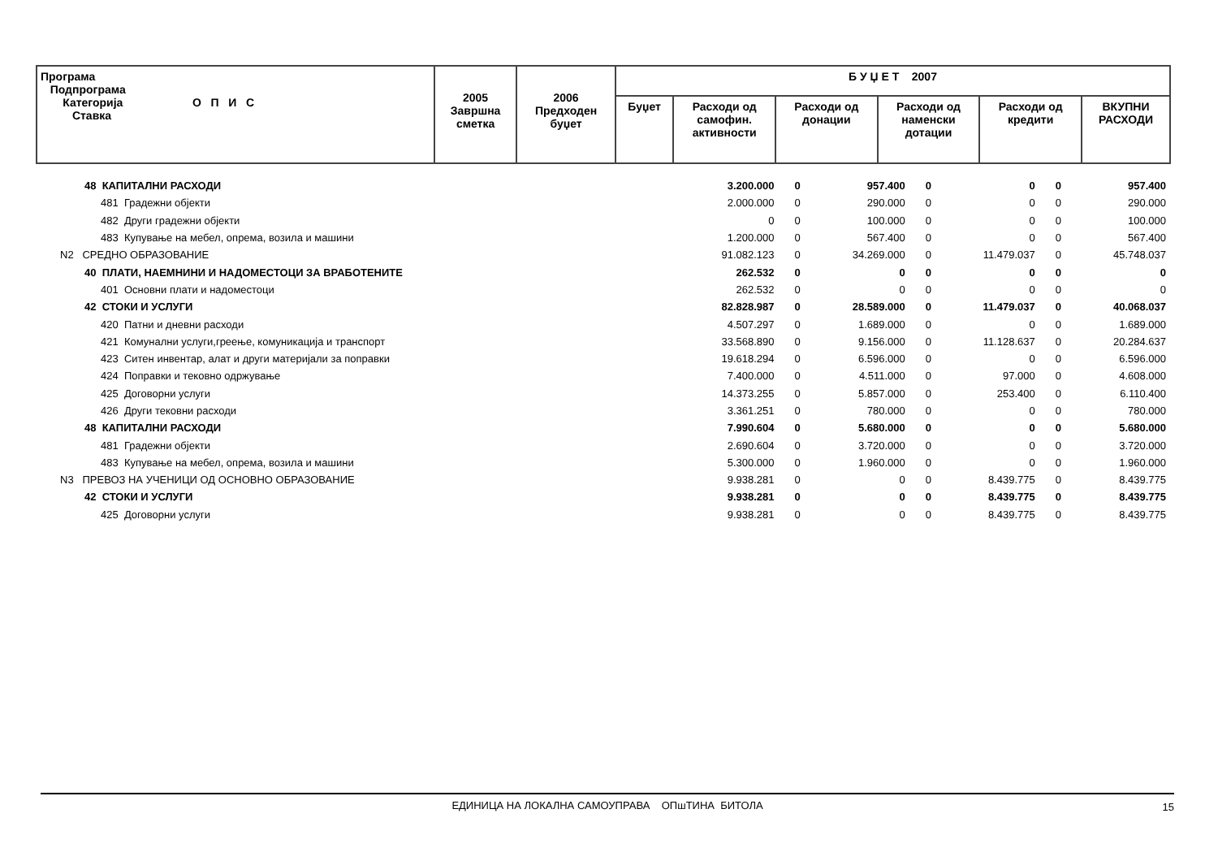| Програма Подпрограма Категорија О П И С Ставка | 2005 Завршна сметка | 2006 Предходен буџет | Б У Џ Е Т 2007 | | | | | |
| --- | --- | --- | --- | --- | --- | --- | --- | --- |
| | | | Буџет | Расходи од самофин. активности | Расходи од донации | Расходи од наменски дотации | Расходи од кредити | ВКУПНИ РАСХОДИ |
| 48 КАПИТАЛНИ РАСХОДИ | | 3.200.000 | 0 | 957.400 | 0 | 0 | 0 | 957.400 |
| 481 Градежни објекти | | 2.000.000 | 0 | 290.000 | 0 | 0 | 0 | 290.000 |
| 482 Други градежни објекти | | 0 | 0 | 100.000 | 0 | 0 | 0 | 100.000 |
| 483 Купување на мебел, опрема, возила и машини | | 1.200.000 | 0 | 567.400 | 0 | 0 | 0 | 567.400 |
| N2 СРЕДНО ОБРАЗОВАНИЕ | | 91.082.123 | 0 | 34.269.000 | 0 | 11.479.037 | 0 | 45.748.037 |
| 40 ПЛАТИ, НАЕМНИНИ И НАДОМЕСТОЦИ ЗА ВРАБОТЕНИТЕ | | 262.532 | 0 | 0 | 0 | 0 | 0 | 0 |
| 401 Основни плати и надоместоци | | 262.532 | 0 | 0 | 0 | 0 | 0 | 0 |
| 42 СТОКИ И УСЛУГИ | | 82.828.987 | 0 | 28.589.000 | 0 | 11.479.037 | 0 | 40.068.037 |
| 420 Патни и дневни расходи | | 4.507.297 | 0 | 1.689.000 | 0 | 0 | 0 | 1.689.000 |
| 421 Комунални услуги,греење, комуникација и транспорт | | 33.568.890 | 0 | 9.156.000 | 0 | 11.128.637 | 0 | 20.284.637 |
| 423 Ситен инвентар, алат и други материјали за поправки | | 19.618.294 | 0 | 6.596.000 | 0 | 0 | 0 | 6.596.000 |
| 424 Поправки и тековно одржување | | 7.400.000 | 0 | 4.511.000 | 0 | 97.000 | 0 | 4.608.000 |
| 425 Договорни услуги | | 14.373.255 | 0 | 5.857.000 | 0 | 253.400 | 0 | 6.110.400 |
| 426 Други тековни расходи | | 3.361.251 | 0 | 780.000 | 0 | 0 | 0 | 780.000 |
| 48 КАПИТАЛНИ РАСХОДИ | | 7.990.604 | 0 | 5.680.000 | 0 | 0 | 0 | 5.680.000 |
| 481 Градежни објекти | | 2.690.604 | 0 | 3.720.000 | 0 | 0 | 0 | 3.720.000 |
| 483 Купување на мебел, опрема, возила и машини | | 5.300.000 | 0 | 1.960.000 | 0 | 0 | 0 | 1.960.000 |
| N3 ПРЕВОЗ НА УЧЕНИЦИ ОД ОСНОВНО ОБРАЗОВАНИЕ | | 9.938.281 | 0 | 0 | 0 | 8.439.775 | 0 | 8.439.775 |
| 42 СТОКИ И УСЛУГИ | | 9.938.281 | 0 | 0 | 0 | 8.439.775 | 0 | 8.439.775 |
| 425 Договорни услуги | | 9.938.281 | 0 | 0 | 0 | 8.439.775 | 0 | 8.439.775 |
ЕДИНИЦА НА ЛОКАЛНА САМОУПРАВА ОПшТИНА БИТОЛА 15